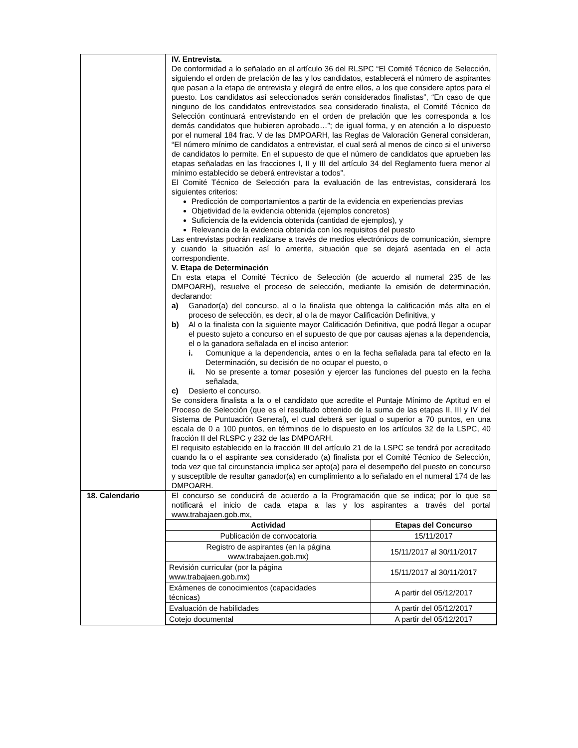| | IV. Entrevista. De conformidad a lo señalado en el artículo 36 del RLSPC “El Comité Técnico de Selección, siguiendo el orden de prelación de las y los candidatos, establecerá el número de aspirantes que pasan a la etapa de entrevista y elegirá de entre ellos, a los que considere aptos para el puesto. Los candidatos así seleccionados serán considerados finalistas”, “En caso de que ninguno de los candidatos entrevistados sea considerado finalista, el Comité Técnico de Selección continuará entrevistando en el orden de prelación que les corresponda a los demás candidatos que hubieren aprobado…”; de igual forma, y en atención a lo dispuesto por el numeral 184 frac. V de las DMPOARH, las Reglas de Valoración General consideran, “El número mínimo de candidatos a entrevistar, el cual será al menos de cinco si el universo de candidatos lo permite. En el supuesto de que el número de candidatos que aprueben las etapas señaladas en las fracciones I, II y III del artículo 34 del Reglamento fuera menor al mínimo establecido se deberá entrevistar a todos”. El Comité Técnico de Selección para la evaluación de las entrevistas, considerará los siguientes criterios: Predicción de comportamientos a partir de la evidencia en experiencias previas Objetividad de la evidencia obtenida (ejemplos concretos) Suficiencia de la evidencia obtenida (cantidad de ejemplos), y Relevancia de la evidencia obtenida con los requisitos del puesto Las entrevistas podrán realizarse a través de medios electrónicos de comunicación, siempre y cuando la situación así lo amerite, situación que se dejará asentada en el acta correspondiente. V. Etapa de Determinación En esta etapa el Comité Técnico de Selección (de acuerdo al numeral 235 de las DMPOARH), resuelve el proceso de selección, mediante la emisión de determinación, declarando: a) Ganador(a) del concurso, al o la finalista que obtenga la calificación más alta en el proceso de selección, es decir, al o la de mayor Calificación Definitiva, y b) Al o la finalista con la siguiente mayor Calificación Definitiva, que podrá llegar a ocupar el puesto sujeto a concurso en el supuesto de que por causas ajenas a la dependencia, el o la ganadora señalada en el inciso anterior: i. Comunique a la dependencia, antes o en la fecha señalada para tal efecto en la Determinación, su decisión de no ocupar el puesto, o ii. No se presente a tomar posesión y ejercer las funciones del puesto en la fecha señalada, c) Desierto el concurso. Se considera finalista a la o el candidato que acredite el Puntaje Mínimo de Aptitud en el Proceso de Selección (que es el resultado obtenido de la suma de las etapas II, III y IV del Sistema de Puntuación General), el cual deberá ser igual o superior a 70 puntos, en una escala de 0 a 100 puntos, en términos de lo dispuesto en los artículos 32 de la LSPC, 40 fracción II del RLSPC y 232 de las DMPOARH. El requisito establecido en la fracción III del artículo 21 de la LSPC se tendrá por acreditado cuando la o el aspirante sea considerado (a) finalista por el Comité Técnico de Selección, toda vez que tal circunstancia implica ser apto(a) para el desempeño del puesto en concurso y susceptible de resultar ganador(a) en cumplimiento a lo señalado en el numeral 174 de las DMPOARH. |
| 18. Calendario | El concurso se conducirá de acuerdo a la Programación que se indica; por lo que se notificará el inicio de cada etapa a las y los aspirantes a través del portal www.trabajaen.gob.mx, / Actividad / Etapas del Concurso / / --- / --- / / Publicación de convocatoria / 15/11/2017 / / Registro de aspirantes (en la página www.trabajaen.gob.mx) / 15/11/2017 al 30/11/2017 / / Revisión curricular (por la página www.trabajaen.gob.mx) / 15/11/2017 al 30/11/2017 / / Exámenes de conocimientos (capacidades técnicas) / A partir del 05/12/2017 / / Evaluación de habilidades / A partir del 05/12/2017 / / Cotejo documental / A partir del 05/12/2017 / |